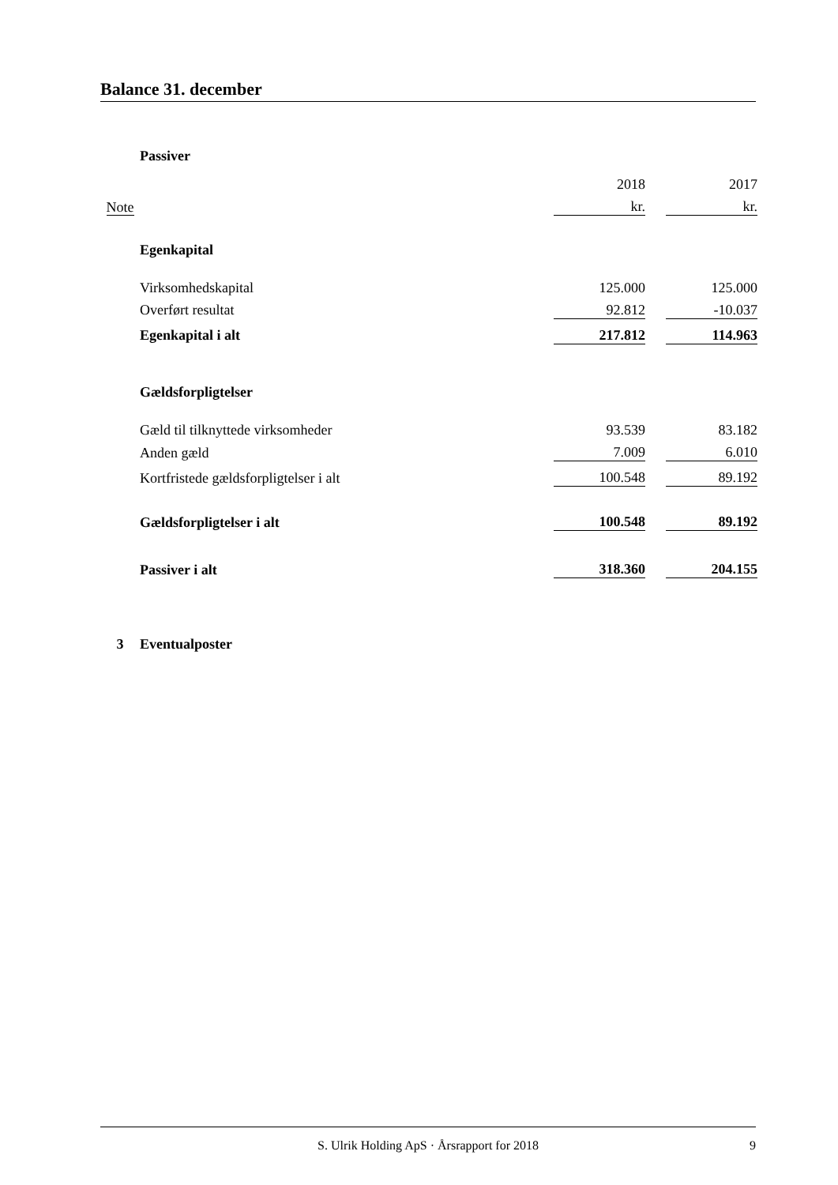Balance 31. december
| | Passiver | | | |
| | | 2018 | | 2017 |
| Note | | kr. | | kr. |
| | Egenkapital | | | |
| | Virksomhedskapital | 125.000 | | 125.000 |
| | Overført resultat | 92.812 | | -10.037 |
| | Egenkapital i alt | 217.812 | | 114.963 |
| | Gældsforpligtelser | | | |
| | Gæld til tilknyttede virksomheder | 93.539 | | 83.182 |
| | Anden gæld | 7.009 | | 6.010 |
| | Kortfristede gældsforpligtelser i alt | 100.548 | | 89.192 |
| | Gældsforpligtelser i alt | 100.548 | | 89.192 |
| | Passiver i alt | 318.360 | | 204.155 |
| 3 | Eventualposter | | | |
S. Ulrik Holding ApS · Årsrapport for 2018 9